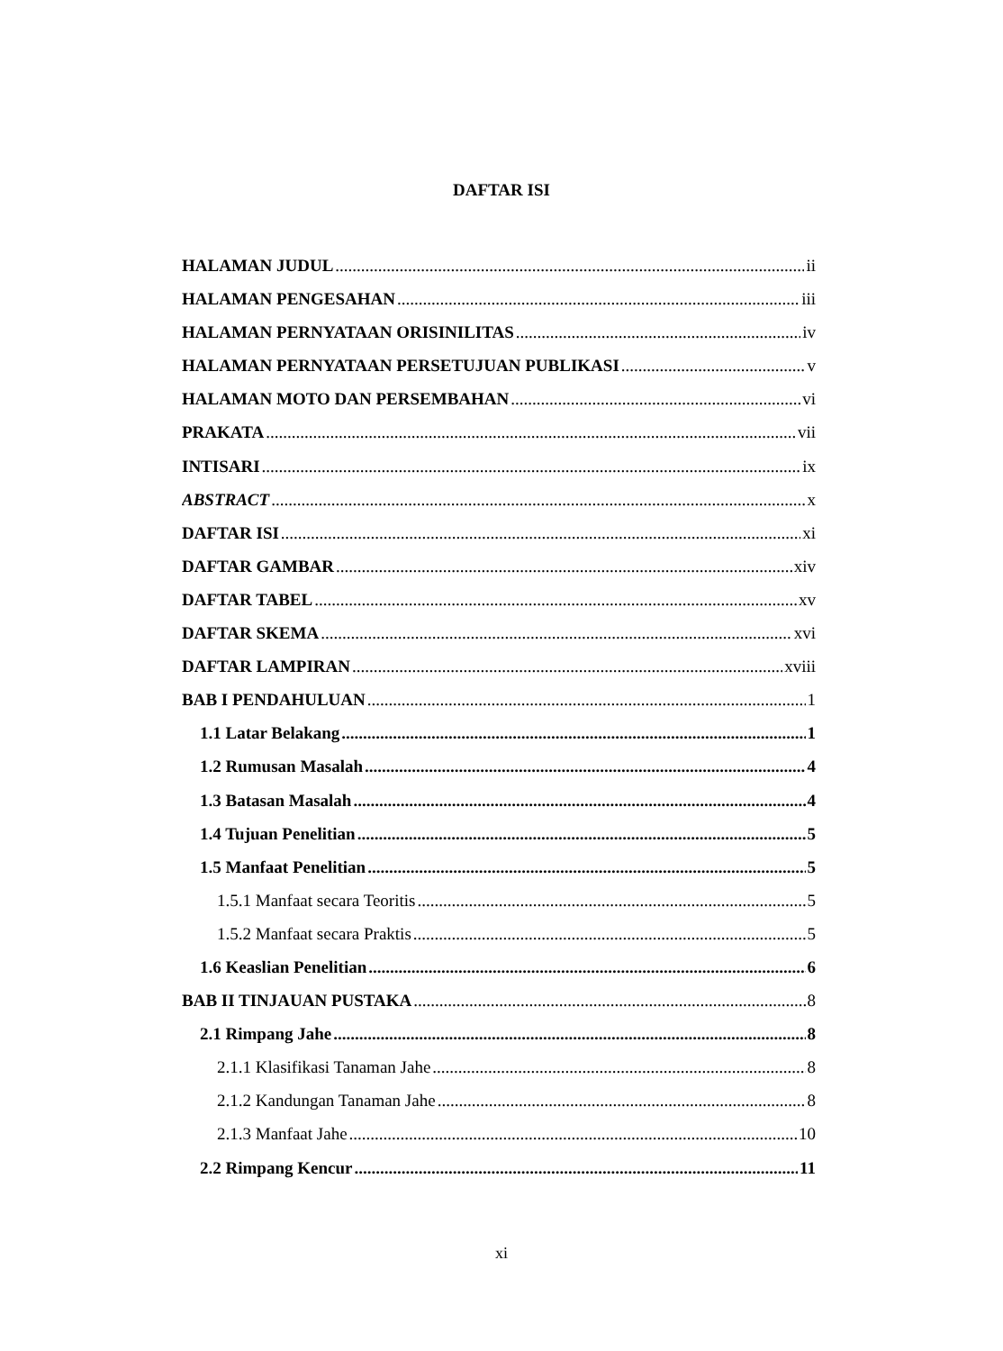DAFTAR ISI
HALAMAN JUDUL ii
HALAMAN PENGESAHAN iii
HALAMAN PERNYATAAN ORISINILITAS iv
HALAMAN PERNYATAAN PERSETUJUAN PUBLIKASI v
HALAMAN MOTO DAN PERSEMBAHAN vi
PRAKATA vii
INTISARI ix
ABSTRACT x
DAFTAR ISI xi
DAFTAR GAMBAR xiv
DAFTAR TABEL xv
DAFTAR SKEMA xvi
DAFTAR LAMPIRAN xviii
BAB I PENDAHULUAN 1
1.1 Latar Belakang 1
1.2 Rumusan Masalah 4
1.3 Batasan Masalah 4
1.4 Tujuan Penelitian 5
1.5 Manfaat Penelitian 5
1.5.1 Manfaat secara Teoritis 5
1.5.2 Manfaat secara Praktis 5
1.6 Keaslian Penelitian 6
BAB II TINJAUAN PUSTAKA 8
2.1 Rimpang Jahe 8
2.1.1 Klasifikasi Tanaman Jahe 8
2.1.2 Kandungan Tanaman Jahe 8
2.1.3 Manfaat Jahe 10
2.2 Rimpang Kencur 11
xi